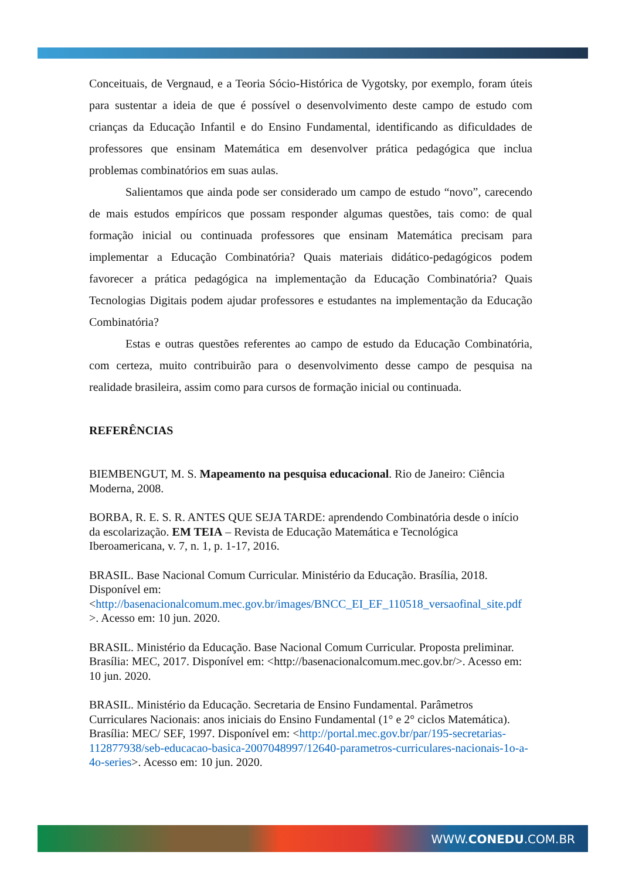Conceituais, de Vergnaud, e a Teoria Sócio-Histórica de Vygotsky, por exemplo, foram úteis para sustentar a ideia de que é possível o desenvolvimento deste campo de estudo com crianças da Educação Infantil e do Ensino Fundamental, identificando as dificuldades de professores que ensinam Matemática em desenvolver prática pedagógica que inclua problemas combinatórios em suas aulas.
Salientamos que ainda pode ser considerado um campo de estudo “novo”, carecendo de mais estudos empíricos que possam responder algumas questões, tais como: de qual formação inicial ou continuada professores que ensinam Matemática precisam para implementar a Educação Combinatória? Quais materiais didático-pedagógicos podem favorecer a prática pedagógica na implementação da Educação Combinatória? Quais Tecnologias Digitais podem ajudar professores e estudantes na implementação da Educação Combinatória?
Estas e outras questões referentes ao campo de estudo da Educação Combinatória, com certeza, muito contribuirão para o desenvolvimento desse campo de pesquisa na realidade brasileira, assim como para cursos de formação inicial ou continuada.
REFERÊNCIAS
BIEMBENGUT, M. S. Mapeamento na pesquisa educacional. Rio de Janeiro: Ciência Moderna, 2008.
BORBA, R. E. S. R. ANTES QUE SEJA TARDE: aprendendo Combinatória desde o início da escolarização. EM TEIA – Revista de Educação Matemática e Tecnológica Iberoamericana, v. 7, n. 1, p. 1-17, 2016.
BRASIL. Base Nacional Comum Curricular. Ministério da Educação. Brasília, 2018. Disponível em: <http://basenacionalcomum.mec.gov.br/images/BNCC_EI_EF_110518_versaofinal_site.pdf >. Acesso em: 10 jun. 2020.
BRASIL. Ministério da Educação. Base Nacional Comum Curricular. Proposta preliminar. Brasília: MEC, 2017. Disponível em: <http://basenacionalcomum.mec.gov.br/>. Acesso em: 10 jun. 2020.
BRASIL. Ministério da Educação. Secretaria de Ensino Fundamental. Parâmetros Curriculares Nacionais: anos iniciais do Ensino Fundamental (1° e 2° ciclos Matemática). Brasília: MEC/ SEF, 1997. Disponível em: <http://portal.mec.gov.br/par/195-secretarias-112877938/seb-educacao-basica-2007048997/12640-parametros-curriculares-nacionais-1o-a-4o-series>. Acesso em: 10 jun. 2020.
WWW.CONEDU.COM.BR